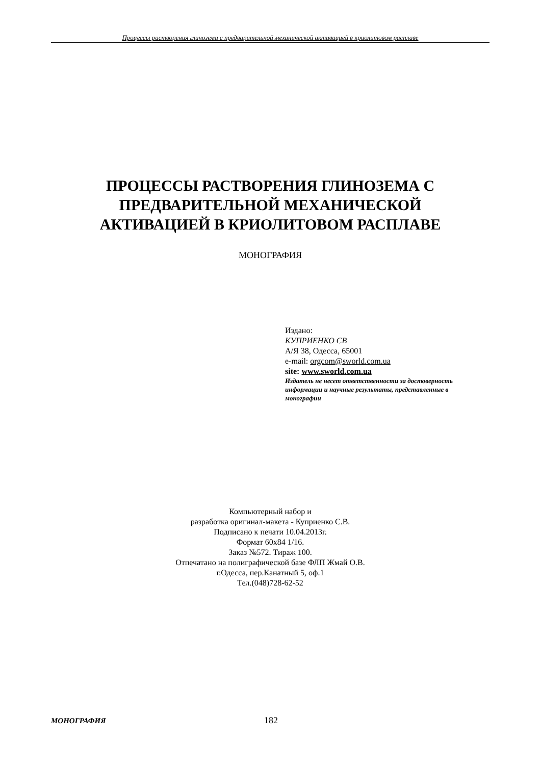Процессы растворения глинозема с предварительной механической активацией в криолитовом расплаве
ПРОЦЕССЫ РАСТВОРЕНИЯ ГЛИНОЗЕМА С
ПРЕДВАРИТЕЛЬНОЙ МЕХАНИЧЕСКОЙ
АКТИВАЦИЕЙ В КРИОЛИТОВОМ РАСПЛАВЕ
МОНОГРАФИЯ
Издано:
КУПРИЕНКО СВ
А/Я 38, Одесса, 65001
e-mail: orgcom@sworld.com.ua
site: www.sworld.com.ua
Издатель не несет ответственности за достоверность
информации и научные результаты, представленные в
монографии
Компьютерный набор и
разработка оригинал-макета - Куприенко С.В.
Подписано к печати 10.04.2013г.
Формат 60x84 1/16.
Заказ №572. Тираж 100.
Отпечатано на полиграфической базе ФЛП Жмай О.В.
г.Одесса, пер.Канатный 5, оф.1
Тел.(048)728-62-52
МОНОГРАФИЯ 182